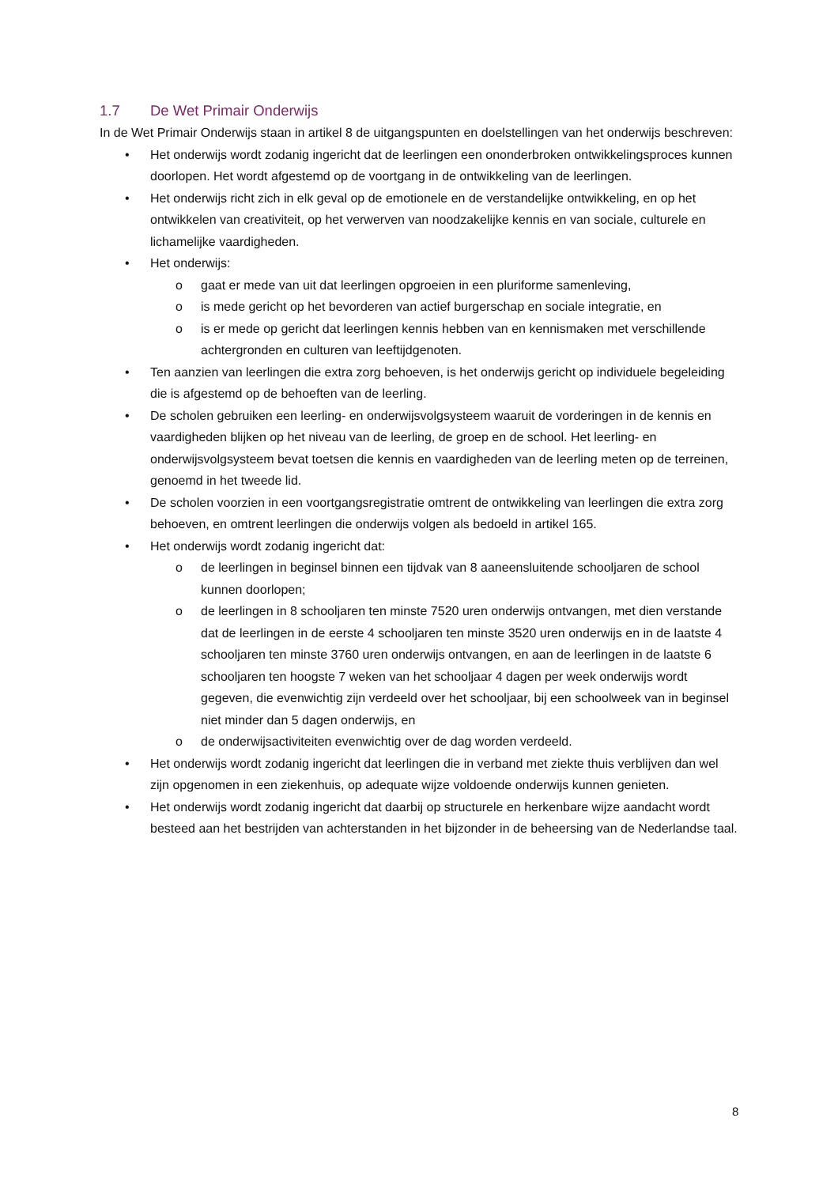1.7 De Wet Primair Onderwijs
In de Wet Primair Onderwijs staan in artikel 8 de uitgangspunten en doelstellingen van het onderwijs beschreven:
• Het onderwijs wordt zodanig ingericht dat de leerlingen een ononderbroken ontwikkelingsproces kunnen doorlopen. Het wordt afgestemd op de voortgang in de ontwikkeling van de leerlingen.
• Het onderwijs richt zich in elk geval op de emotionele en de verstandelijke ontwikkeling, en op het ontwikkelen van creativiteit, op het verwerven van noodzakelijke kennis en van sociale, culturele en lichamelijke vaardigheden.
• Het onderwijs:
o gaat er mede van uit dat leerlingen opgroeien in een pluriforme samenleving,
o is mede gericht op het bevorderen van actief burgerschap en sociale integratie, en
o is er mede op gericht dat leerlingen kennis hebben van en kennismaken met verschillende achtergronden en culturen van leeftijdgenoten.
• Ten aanzien van leerlingen die extra zorg behoeven, is het onderwijs gericht op individuele begeleiding die is afgestemd op de behoeften van de leerling.
• De scholen gebruiken een leerling- en onderwijsvolgsysteem waaruit de vorderingen in de kennis en vaardigheden blijken op het niveau van de leerling, de groep en de school. Het leerling- en onderwijsvolgsysteem bevat toetsen die kennis en vaardigheden van de leerling meten op de terreinen, genoemd in het tweede lid.
• De scholen voorzien in een voortgangsregistratie omtrent de ontwikkeling van leerlingen die extra zorg behoeven, en omtrent leerlingen die onderwijs volgen als bedoeld in artikel 165.
• Het onderwijs wordt zodanig ingericht dat:
o de leerlingen in beginsel binnen een tijdvak van 8 aaneensluitende schooljaren de school kunnen doorlopen;
o de leerlingen in 8 schooljaren ten minste 7520 uren onderwijs ontvangen, met dien verstande dat de leerlingen in de eerste 4 schooljaren ten minste 3520 uren onderwijs en in de laatste 4 schooljaren ten minste 3760 uren onderwijs ontvangen, en aan de leerlingen in de laatste 6 schooljaren ten hoogste 7 weken van het schooljaar 4 dagen per week onderwijs wordt gegeven, die evenwichtig zijn verdeeld over het schooljaar, bij een schoolweek van in beginsel niet minder dan 5 dagen onderwijs, en
o de onderwijsactiviteiten evenwichtig over de dag worden verdeeld.
• Het onderwijs wordt zodanig ingericht dat leerlingen die in verband met ziekte thuis verblijven dan wel zijn opgenomen in een ziekenhuis, op adequate wijze voldoende onderwijs kunnen genieten.
• Het onderwijs wordt zodanig ingericht dat daarbij op structurele en herkenbare wijze aandacht wordt besteed aan het bestrijden van achterstanden in het bijzonder in de beheersing van de Nederlandse taal.
8